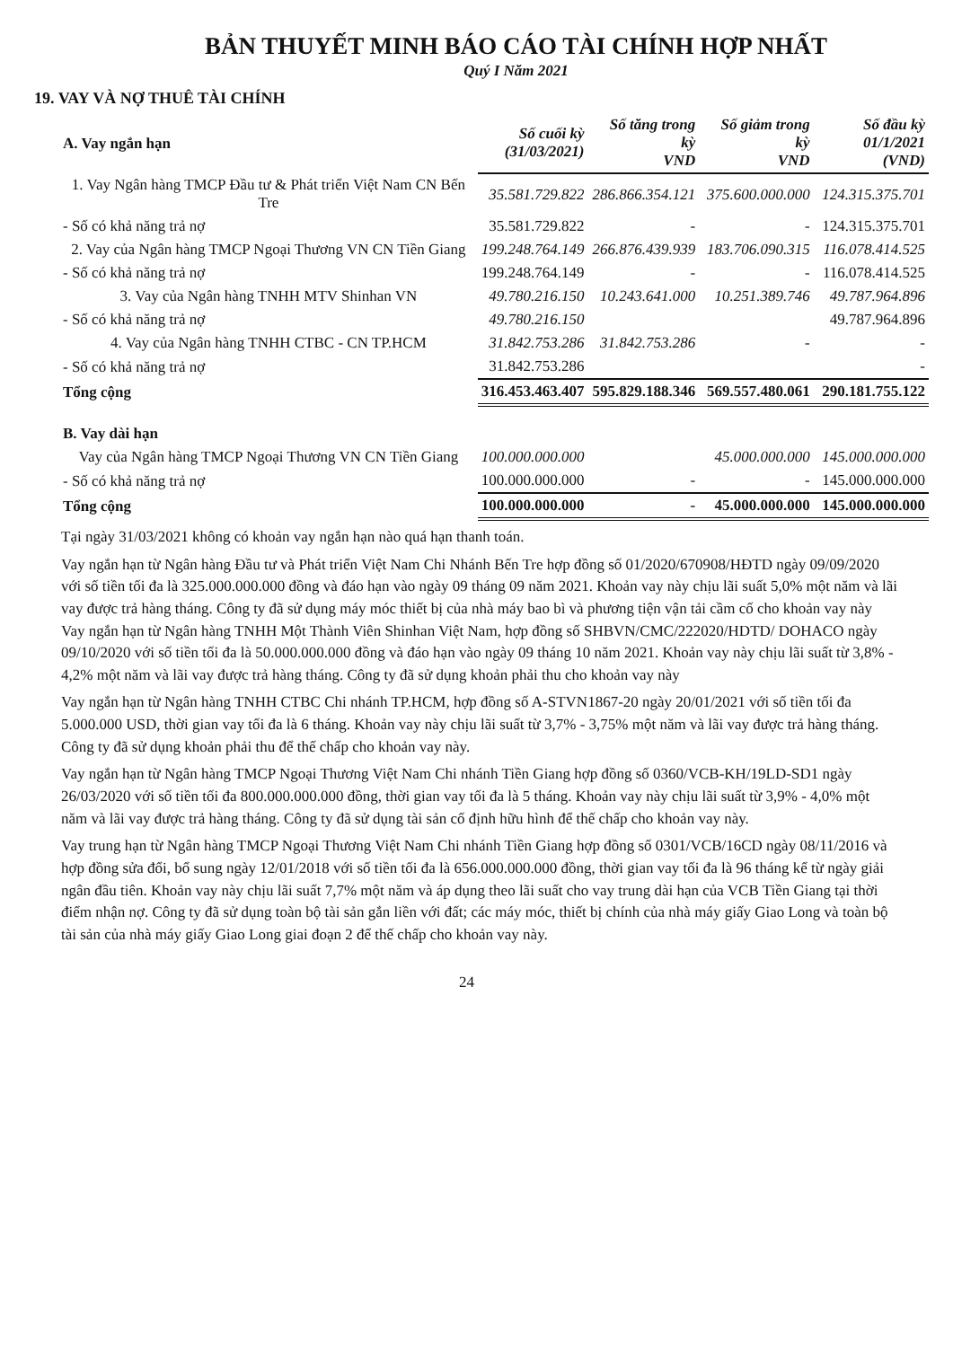BẢN THUYẾT MINH BÁO CÁO TÀI CHÍNH HỢP NHẤT
Quý I Năm 2021
19. VAY VÀ NỢ THUÊ TÀI CHÍNH
| A. Vay ngắn hạn | Số cuối kỳ (31/03/2021) | Số tăng trong kỳ VND | Số giảm trong kỳ VND | Số đầu kỳ 01/1/2021 (VND) |
| --- | --- | --- | --- | --- |
| 1. Vay Ngân hàng TMCP Đầu tư & Phát triển Việt Nam CN Bến Tre | 35.581.729.822 | 286.866.354.121 | 375.600.000.000 | 124.315.375.701 |
| - Số có khả năng trả nợ | 35.581.729.822 | - | - | 124.315.375.701 |
| 2. Vay của Ngân hàng TMCP Ngoại Thương VN CN Tiền Giang | 199.248.764.149 | 266.876.439.939 | 183.706.090.315 | 116.078.414.525 |
| - Số có khả năng trả nợ | 199.248.764.149 | - | - | 116.078.414.525 |
| 3. Vay của Ngân hàng TNHH MTV Shinhan VN | 49.780.216.150 | 10.243.641.000 | 10.251.389.746 | 49.787.964.896 |
| - Số có khả năng trả nợ | 49.780.216.150 | | | 49.787.964.896 |
| 4. Vay của Ngân hàng TNHH CTBC - CN TP.HCM | 31.842.753.286 | 31.842.753.286 | - | - |
| - Số có khả năng trả nợ | 31.842.753.286 | | | - |
| Tổng cộng | 316.453.463.407 | 595.829.188.346 | 569.557.480.061 | 290.181.755.122 |
| B. Vay dài hạn | | | | |
| Vay của Ngân hàng TMCP Ngoại Thương VN CN Tiền Giang | 100.000.000.000 | | 45.000.000.000 | 145.000.000.000 |
| - Số có khả năng trả nợ | 100.000.000.000 | - | - | 145.000.000.000 |
| Tổng cộng | 100.000.000.000 | - | 45.000.000.000 | 145.000.000.000 |
Tại ngày 31/03/2021 không có khoản vay ngắn hạn nào quá hạn thanh toán.
Vay ngắn hạn từ Ngân hàng Đầu tư và Phát triển Việt Nam Chi Nhánh Bến Tre hợp đồng số 01/2020/670908/HĐTD ngày 09/09/2020 với số tiền tối đa là 325.000.000.000 đồng và đáo hạn vào ngày 09 tháng 09 năm 2021. Khoản vay này chịu lãi suất 5,0% một năm và lãi vay được trả hàng tháng. Công ty đã sử dụng máy móc thiết bị của nhà máy bao bì và phương tiện vận tải cầm cố cho khoản vay này
Vay ngắn hạn từ Ngân hàng TNHH Một Thành Viên Shinhan Việt Nam, hợp đồng số SHBVN/CMC/222020/HDTD/ DOHACO ngày 09/10/2020 với số tiền tối đa là 50.000.000.000 đồng và đáo hạn vào ngày 09 tháng 10 năm 2021. Khoản vay này chịu lãi suất từ 3,8% - 4,2% một năm và lãi vay được trả hàng tháng. Công ty đã sử dụng khoản phải thu cho khoản vay này
Vay ngắn hạn từ Ngân hàng TNHH CTBC Chi nhánh TP.HCM, hợp đồng số A-STVN1867-20 ngày 20/01/2021 với số tiền tối đa 5.000.000 USD, thời gian vay tối đa là 6 tháng. Khoản vay này chịu lãi suất từ 3,7% - 3,75% một năm và lãi vay được trả hàng tháng. Công ty đã sử dụng khoản phải thu để thế chấp cho khoản vay này.
Vay ngắn hạn từ Ngân hàng TMCP Ngoại Thương Việt Nam Chi nhánh Tiền Giang hợp đồng số 0360/VCB-KH/19LD-SD1 ngày 26/03/2020 với số tiền tối đa 800.000.000.000 đồng, thời gian vay tối đa là 5 tháng. Khoản vay này chịu lãi suất từ 3,9% - 4,0% một năm và lãi vay được trả hàng tháng. Công ty đã sử dụng tài sản cố định hữu hình để thế chấp cho khoản vay này.
Vay trung hạn từ Ngân hàng TMCP Ngoại Thương Việt Nam Chi nhánh Tiền Giang hợp đồng số 0301/VCB/16CD ngày 08/11/2016 và hợp đồng sửa đổi, bổ sung ngày 12/01/2018 với số tiền tối đa là 656.000.000.000 đồng, thời gian vay tối đa là 96 tháng kể từ ngày giải ngân đầu tiên. Khoản vay này chịu lãi suất 7,7% một năm và áp dụng theo lãi suất cho vay trung dài hạn của VCB Tiền Giang tại thời điểm nhận nợ. Công ty đã sử dụng toàn bộ tài sản gắn liền với đất; các máy móc, thiết bị chính của nhà máy giấy Giao Long và toàn bộ tài sản của nhà máy giấy Giao Long giai đoạn 2 để thế chấp cho khoản vay này.
24